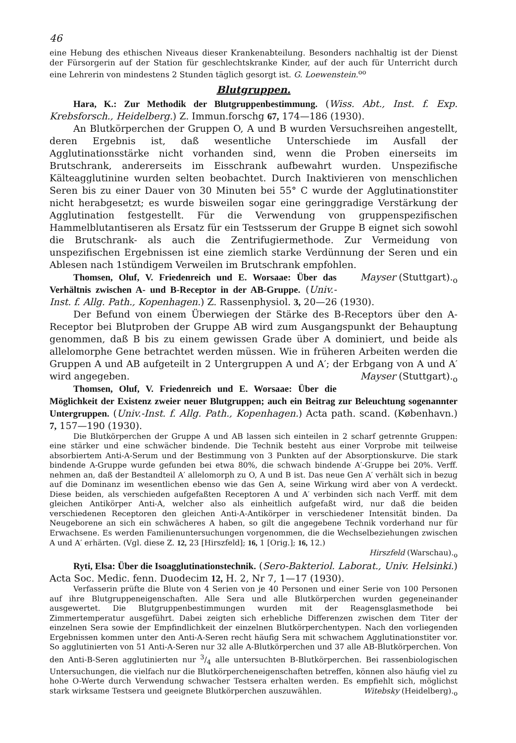46
eine Hebung des ethischen Niveaus dieser Krankenabteilung. Besonders nachhaltig ist der Dienst der Fürsorgerin auf der Station für geschlechtskranke Kinder, auf der auch für Unterricht durch eine Lehrerin von mindestens 2 Stunden täglich gesorgt ist. G. Loewenstein.<sup>oo</sup>
Blutgruppen.
Hara, K.: Zur Methodik der Blutgruppenbestimmung. (Wiss. Abt., Inst. f. Exp. Krebsforsch., Heidelberg.) Z. Immun.forschg 67, 174—186 (1930).
An Blutkörperchen der Gruppen O, A und B wurden Versuchsreihen angestellt, deren Ergebnis ist, daß wesentliche Unterschiede im Ausfall der Agglutinationsstärke nicht vorhanden sind, wenn die Proben einerseits im Brutschrank, andererseits im Eisschrank aufbewahrt wurden. Unspezifische Kälteagglutinine wurden selten beobachtet. Durch Inaktivieren von menschlichen Seren bis zu einer Dauer von 30 Minuten bei 55° C wurde der Agglutinationstiter nicht herabgesetzt; es wurde bisweilen sogar eine geringgradige Verstärkung der Agglutination festgestellt. Für die Verwendung von gruppenspezifischen Hammelblutantiseren als Ersatz für ein Testsserum der Gruppe B eignet sich sowohl die Brutschrank- als auch die Zentrifugiermethode. Zur Vermeidung von unspezifischen Ergebnissen ist eine ziemlich starke Verdünnung der Seren und ein Ablesen nach 1stündigem Verweilen im Brutschrank empfohlen. Mayser (Stuttgart).<sub>o</sub>
Thomsen, Oluf, V. Friedenreich und E. Worsaae: Über das Verhältnis zwischen A- und B-Receptor in der AB-Gruppe. (Univ.-Inst. f. Allg. Path., Kopenhagen.) Z. Rassenphysiol. 3, 20—26 (1930).
Der Befund von einem Überwiegen der Stärke des B-Receptors über den A-Receptor bei Blutproben der Gruppe AB wird zum Ausgangspunkt der Behauptung genommen, daß B bis zu einem gewissen Grade über A dominiert, und beide als allelomorphe Gene betrachtet werden müssen. Wie in früheren Arbeiten werden die Gruppen A und AB aufgeteilt in 2 Untergruppen A und A′; der Erbgang von A und A′ wird angegeben. Mayser (Stuttgart).<sub>o</sub>
Thomsen, Oluf, V. Friedenreich und E. Worsaae: Über die Möglichkeit der Existenz zweier neuer Blutgruppen; auch ein Beitrag zur Beleuchtung sogenannter Untergruppen. (Univ.-Inst. f. Allg. Path., Kopenhagen.) Acta path. scand. (København.) 7, 157—190 (1930).
Die Blutkörperchen der Gruppe A und AB lassen sich einteilen in 2 scharf getrennte Gruppen: eine stärker und eine schwächer bindende. Die Technik besteht aus einer Vorprobe mit teilweise absorbiertem Anti-A-Serum und der Bestimmung von 3 Punkten auf der Absorptionskurve. Die stark bindende A-Gruppe wurde gefunden bei etwa 80%, die schwach bindende A′-Gruppe bei 20%. Verff. nehmen an, daß der Bestandteil A′ allelomorph zu O, A und B ist. Das neue Gen A′ verhält sich in bezug auf die Dominanz im wesentlichen ebenso wie das Gen A, seine Wirkung wird aber von A verdeckt. Diese beiden, als verschieden aufgefaßten Receptoren A und A′ verbinden sich nach Verff. mit dem gleichen Antikörper Anti-A, welcher also als einheitlich aufgefaßt wird, nur daß die beiden verschiedenen Receptoren den gleichen Anti-A-Antikörper in verschiedener Intensität binden. Da Neugeborene an sich ein schwächeres A haben, so gilt die angegebene Technik vorderhand nur für Erwachsene. Es werden Familienuntersuchungen vorgenommen, die die Wechselbeziehungen zwischen A und A′ erhärten. (Vgl. diese Z. 12, 23 [Hirszfeld]; 16, 1 [Orig.]; 16, 12.)
Hirszfeld (Warschau).<sub>o</sub>
Ryti, Elsa: Über die Isoagglutinationstechnik. (Sero-Bakteriol. Laborat., Univ. Helsinki.) Acta Soc. Medic. fenn. Duodecim 12, H. 2, Nr 7, 1—17 (1930).
Verfasserin prüfte die Blute von 4 Serien von je 40 Personen und einer Serie von 100 Personen auf ihre Blutgruppeneigenschaften. Alle Sera und alle Blutkörperchen wurden gegeneinander ausgewertet. Die Blutgruppenbestimmungen wurden mit der Reagensglasmethode bei Zimmertemperatur ausgeführt. Dabei zeigten sich erhebliche Differenzen zwischen dem Titer der einzelnen Sera sowie der Empfindlichkeit der einzelnen Blutkörperchentypen. Nach den vorliegenden Ergebnissen kommen unter den Anti-A-Seren recht häufig Sera mit schwachem Agglutinationstiter vor. So agglutinierten von 51 Anti-A-Seren nur 32 alle A-Blutkörperchen und 37 alle AB-Blutkörperchen. Von den Anti-B-Seren agglutinierten nur 3/4 alle untersuchten B-Blutkörperchen. Bei rassenbiologischen Untersuchungen, die vielfach nur die Blutkörpercheneigenschaften betreffen, können also häufig viel zu hohe O-Werte durch Verwendung schwacher Testsera erhalten werden. Es empfiehlt sich, möglichst stark wirksame Testsera und geeignete Blutkörperchen auszuwählen. Witebsky (Heidelberg).<sub>o</sub>